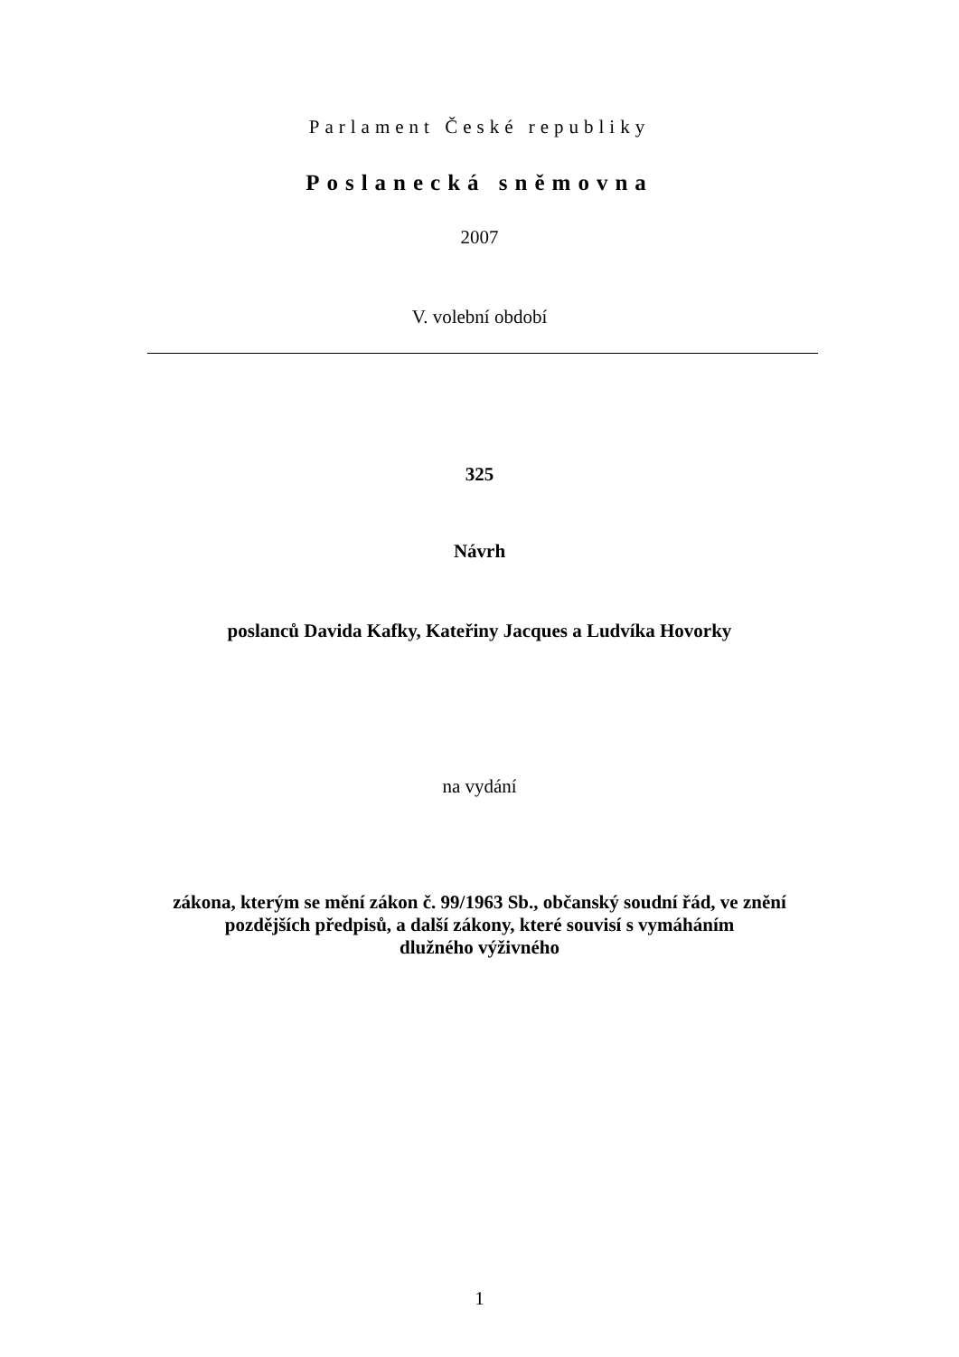Parlament České republiky
Poslanecká sněmovna
2007
V. volební období
325
Návrh
poslanců Davida Kafky, Kateřiny Jacques a Ludvíka Hovorky
na vydání
zákona, kterým se mění zákon č. 99/1963 Sb., občanský soudní řád, ve znění
pozdějších předpisů, a další zákony, které souvisí s vymáháním
dlužného výživného
1